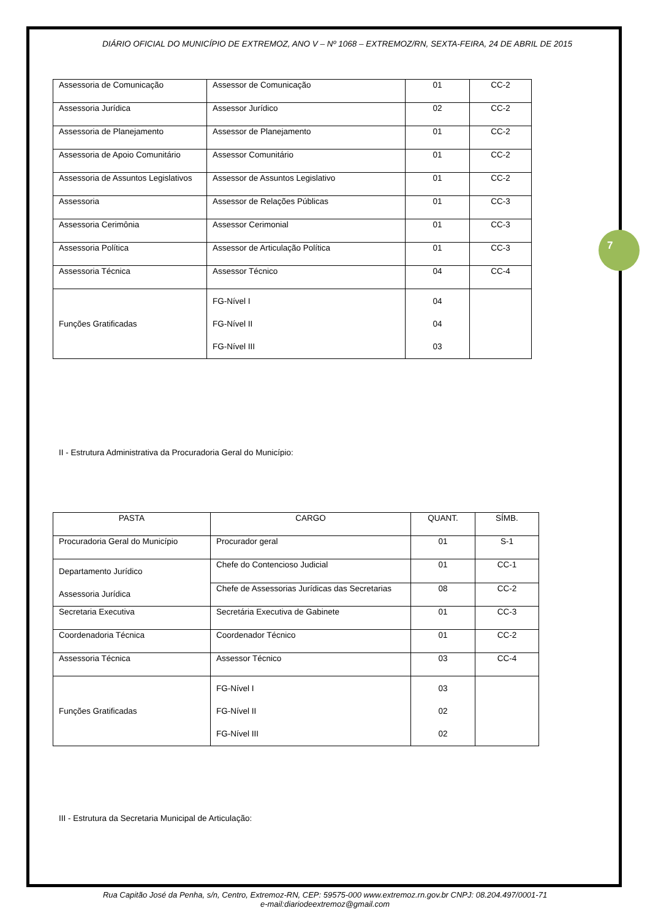7
DIÁRIO OFICIAL DO MUNICÍPIO DE EXTREMOZ, ANO V – Nº 1068 – EXTREMOZ/RN, SEXTA-FEIRA, 24 DE ABRIL DE 2015
| Assessoria de Comunicação | Assessor de Comunicação | 01 | CC-2 |
| Assessoria Jurídica | Assessor Jurídico | 02 | CC-2 |
| Assessoria de Planejamento | Assessor de Planejamento | 01 | CC-2 |
| Assessoria de Apoio Comunitário | Assessor Comunitário | 01 | CC-2 |
| Assessoria de Assuntos Legislativos | Assessor de Assuntos Legislativo | 01 | CC-2 |
| Assessoria | Assessor de Relações Públicas | 01 | CC-3 |
| Assessoria Cerimônia | Assessor Cerimonial | 01 | CC-3 |
| Assessoria Política | Assessor de Articulação Política | 01 | CC-3 |
| Assessoria Técnica | Assessor Técnico | 04 | CC-4 |
| Funções Gratificadas | FG-Nível I FG-Nível II FG-Nível III | 04 04 03 | |
II - Estrutura Administrativa da Procuradoria Geral do Município:
| PASTA | CARGO | QUANT. | SÍMB. |
| --- | --- | --- | --- |
| Procuradoria Geral do Município | Procurador geral | 01 | S-1 |
| Departamento Jurídico Assessoria Jurídica | Chefe do Contencioso Judicial | 01 | CC-1 |
| | Chefe de Assessorias Jurídicas das Secretarias | 08 | CC-2 |
| Secretaria Executiva | Secretária Executiva de Gabinete | 01 | CC-3 |
| Coordenadoria Técnica | Coordenador Técnico | 01 | CC-2 |
| Assessoria Técnica | Assessor Técnico | 03 | CC-4 |
| Funções Gratificadas | FG-Nível I FG-Nível II FG-Nível III | 03 02 02 | |
III - Estrutura da Secretaria Municipal de Articulação:
Rua Capitão José da Penha, s/n, Centro, Extremoz-RN, CEP: 59575-000 www.extremoz.rn.gov.br CNPJ: 08.204.497/0001-71
e-mail:diariodeextremoz@gmail.com